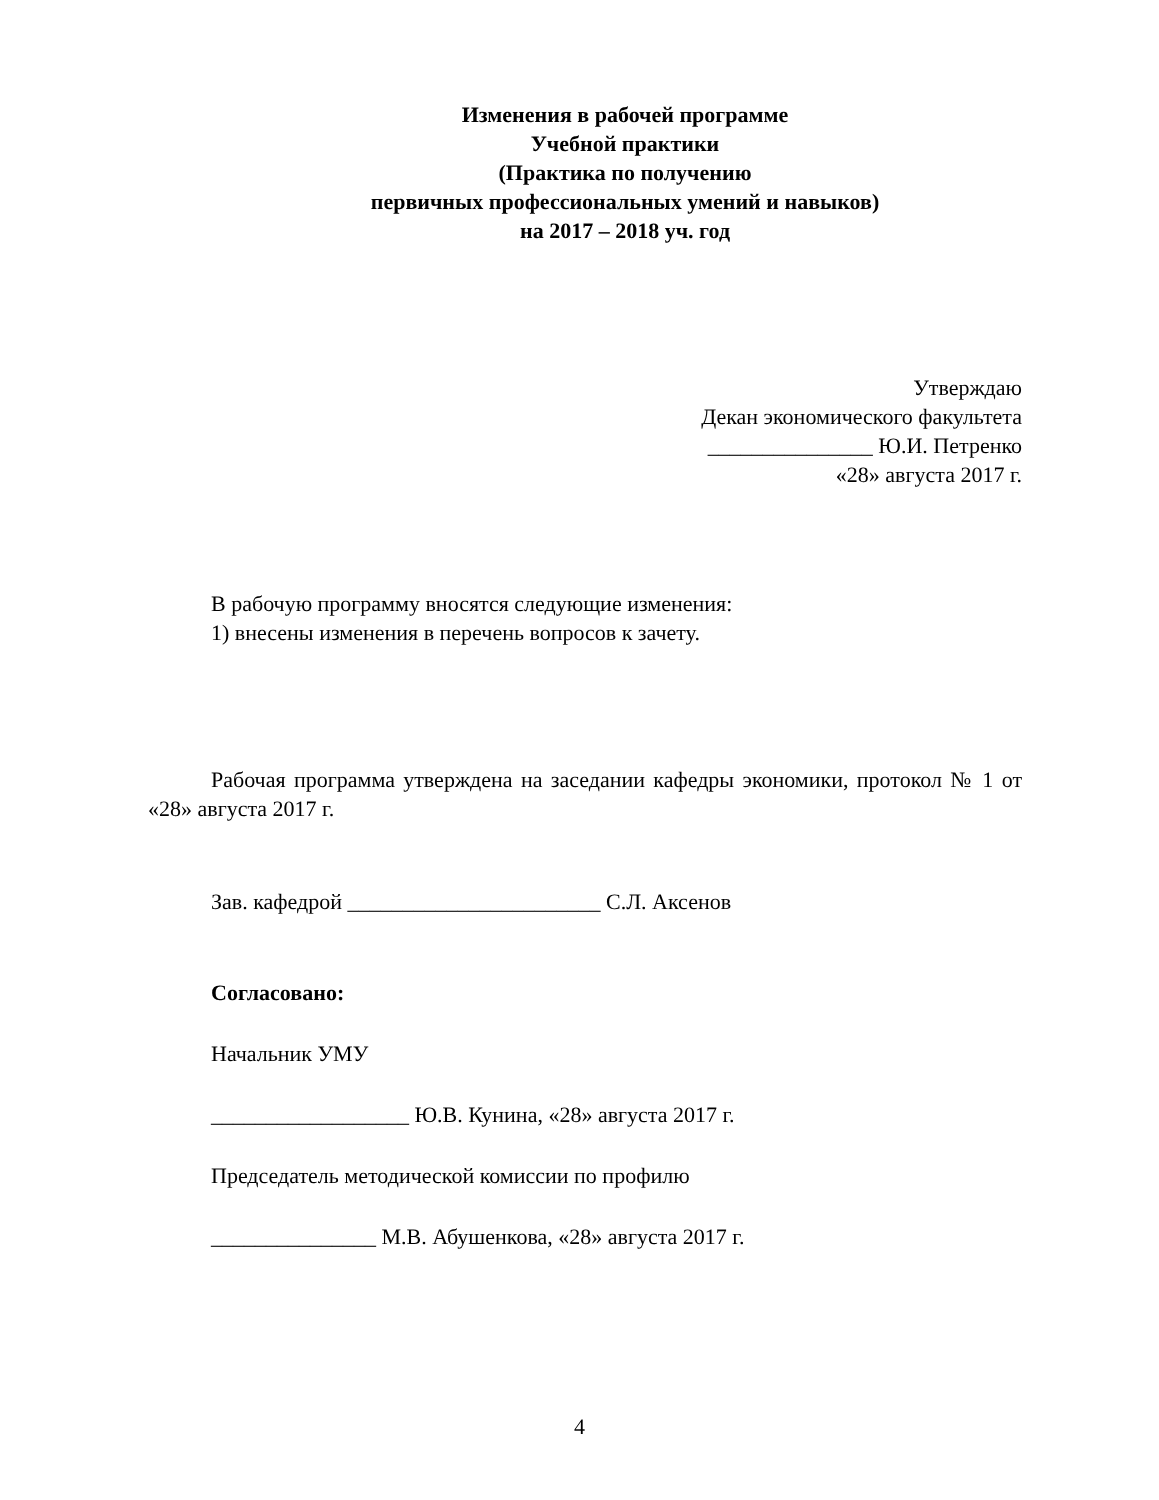Изменения в рабочей программе
Учебной практики
(Практика по получению
первичных профессиональных умений и навыков)
на 2017 – 2018 уч. год
Утверждаю
Декан экономического факультета
_______________ Ю.И. Петренко
«28» августа 2017 г.
В рабочую программу вносятся следующие изменения:
1) внесены изменения в перечень вопросов к зачету.
Рабочая программа утверждена на заседании кафедры экономики, протокол № 1 от «28» августа 2017 г.
Зав. кафедрой _______________________ С.Л. Аксенов
Согласовано:
Начальник УМУ
__________________ Ю.В. Кунина, «28» августа 2017 г.
Председатель методической комиссии по профилю
_______________ М.В. Абушенкова, «28» августа 2017 г.
4